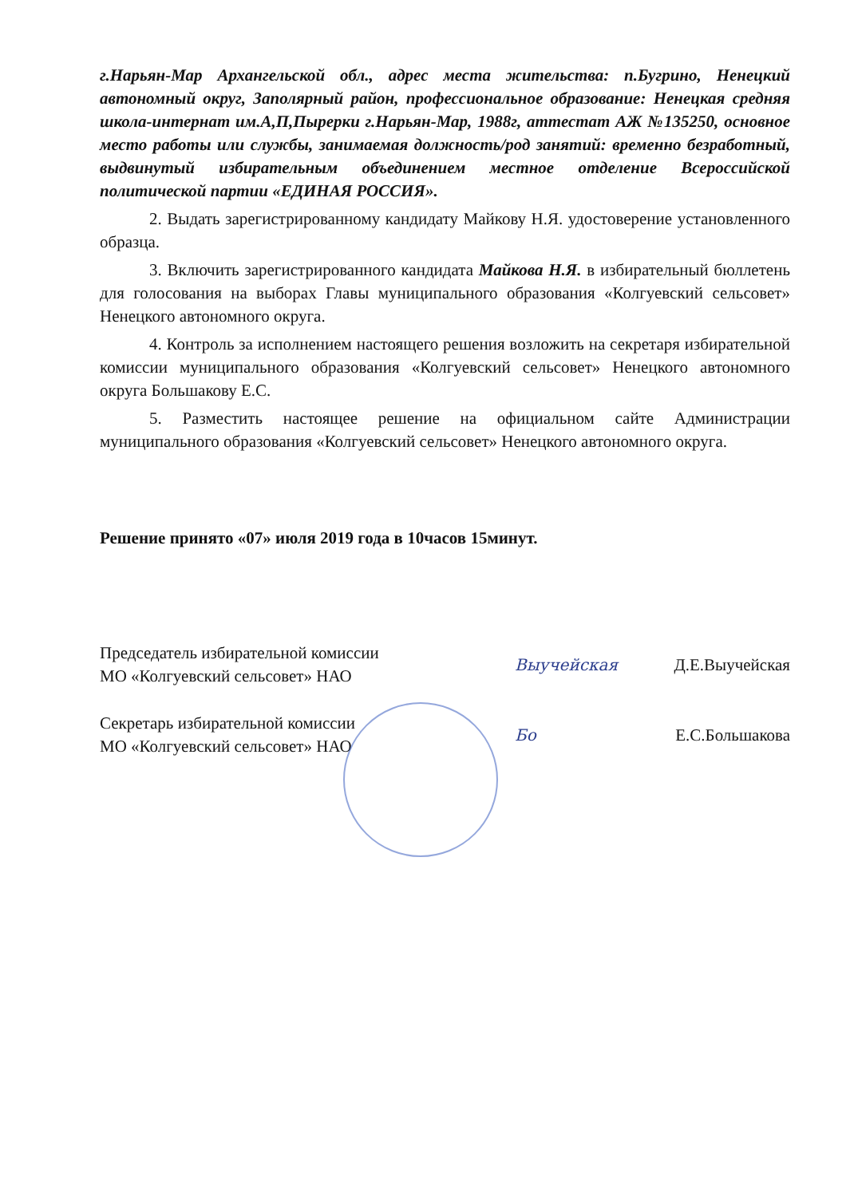г.Нарьян-Мар Архангельской обл., адрес места жительства: п.Бугрино, Ненецкий автономный округ, Заполярный район, профессиональное образование: Ненецкая средняя школа-интернат им.А,П,Пырерки г.Нарьян-Мар, 1988г, аттестат АЖ №135250, основное место работы или службы, занимаемая должность/род занятий: временно безработный, выдвинутый избирательным объединением местное отделение Всероссийской политической партии «ЕДИНАЯ РОССИЯ».
2. Выдать зарегистрированному кандидату Майкову Н.Я. удостоверение установленного образца.
3. Включить зарегистрированного кандидата Майкова Н.Я. в избирательный бюллетень для голосования на выборах Главы муниципального образования «Колгуевский сельсовет» Ненецкого автономного округа.
4. Контроль за исполнением настоящего решения возложить на секретаря избирательной комиссии муниципального образования «Колгуевский сельсовет» Ненецкого автономного округа Большакову Е.С.
5. Разместить настоящее решение на официальном сайте Администрации муниципального образования «Колгуевский сельсовет» Ненецкого автономного округа.
Решение принято «07» июля 2019 года в 10часов 15минут.
Председатель избирательной комиссии
МО «Колгуевский сельсовет» НАО
Выучейская Д.Е.Выучейская
Секретарь избирательной комиссии
МО «Колгуевский сельсовет» НАО
Бо Е.С.Большакова